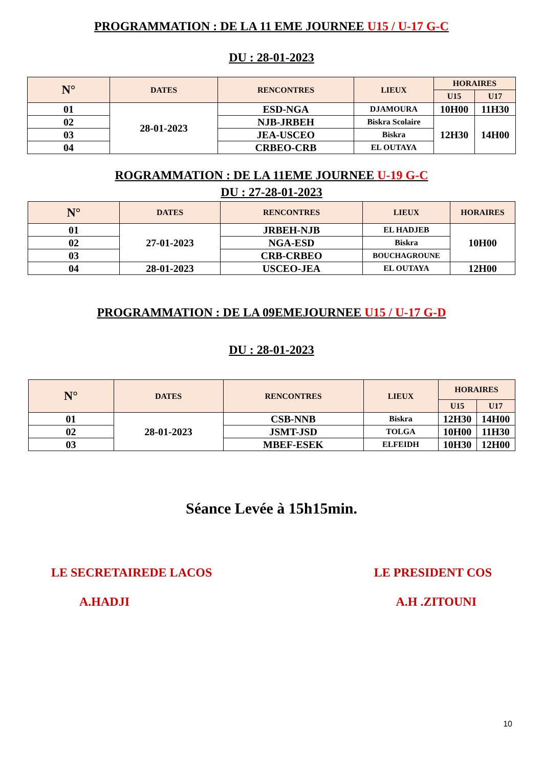PROGRAMMATION : DE LA 11 EME JOURNEE U15 / U-17 G-C
DU : 28-01-2023
| N° | DATES | RENCONTRES | LIEUX | HORAIRES | |
| --- | --- | --- | --- | --- | --- |
| | | | | U15 | U17 |
| 01 | 28-01-2023 | ESD-NGA | DJAMOURA | 10H00 | 11H30 |
| 02 | | NJB-JRBEH | Biskra Scolaire | 12H30 | 14H00 |
| 03 | | JEA-USCEO | Biskra | | |
| 04 | | CRBEO-CRB | EL OUTAYA | | |
ROGRAMMATION : DE LA 11EME JOURNEE U-19 G-C
DU : 27-28-01-2023
| N° | DATES | RENCONTRES | LIEUX | HORAIRES |
| --- | --- | --- | --- | --- |
| 01 | 27-01-2023 | JRBEH-NJB | EL HADJEB | 10H00 |
| 02 | | NGA-ESD | Biskra | |
| 03 | | CRB-CRBEO | BOUCHAGROUNE | |
| 04 | 28-01-2023 | USCEO-JEA | EL OUTAYA | 12H00 |
PROGRAMMATION : DE LA 09EMEJOURNEE U15 / U-17 G-D
DU : 28-01-2023
| N° | DATES | RENCONTRES | LIEUX | HORAIRES | |
| --- | --- | --- | --- | --- | --- |
| | | | | U15 | U17 |
| 01 | 28-01-2023 | CSB-NNB | Biskra | 12H30 | 14H00 |
| 02 | | JSMT-JSD | TOLGA | 10H00 | 11H30 |
| 03 | | MBEF-ESEK | ELFEIDH | 10H30 | 12H00 |
Séance Levée à 15h15min.
LE SECRETAIREDE LACOS LE PRESIDENT COS
A.HADJI A.H .ZITOUNI
10